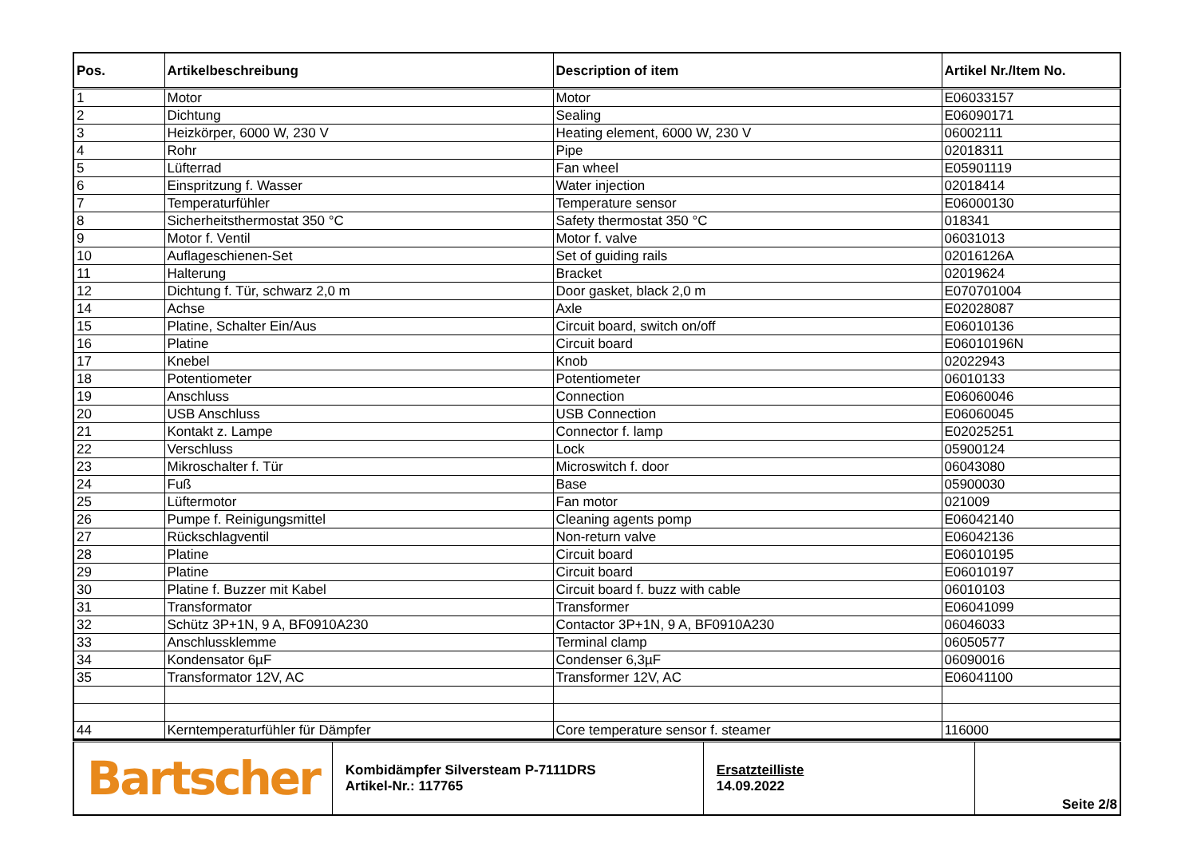| Pos. | Artikelbeschreibung | Description of item | Artikel Nr./Item No. |
| --- | --- | --- | --- |
| 1 | Motor | Motor | E06033157 |
| 2 | Dichtung | Sealing | E06090171 |
| 3 | Heizkörper, 6000 W, 230 V | Heating element, 6000 W, 230 V | 06002111 |
| 4 | Rohr | Pipe | 02018311 |
| 5 | Lüfterrad | Fan wheel | E05901119 |
| 6 | Einspritzung f. Wasser | Water injection | 02018414 |
| 7 | Temperaturfühler | Temperature sensor | E06000130 |
| 8 | Sicherheitsthermostat 350 °C | Safety thermostat 350 °C | 018341 |
| 9 | Motor f. Ventil | Motor f. valve | 06031013 |
| 10 | Auflageschienen-Set | Set of guiding rails | 02016126A |
| 11 | Halterung | Bracket | 02019624 |
| 12 | Dichtung f. Tür, schwarz 2,0 m | Door gasket, black 2,0 m | E070701004 |
| 14 | Achse | Axle | E02028087 |
| 15 | Platine, Schalter Ein/Aus | Circuit board, switch on/off | E06010136 |
| 16 | Platine | Circuit board | E06010196N |
| 17 | Knebel | Knob | 02022943 |
| 18 | Potentiometer | Potentiometer | 06010133 |
| 19 | Anschluss | Connection | E06060046 |
| 20 | USB Anschluss | USB Connection | E06060045 |
| 21 | Kontakt z. Lampe | Connector f. lamp | E02025251 |
| 22 | Verschluss | Lock | 05900124 |
| 23 | Mikroschalter f. Tür | Microswitch f. door | 06043080 |
| 24 | Fuß | Base | 05900030 |
| 25 | Lüftermotor | Fan motor | 021009 |
| 26 | Pumpe f. Reinigungsmittel | Cleaning agents pomp | E06042140 |
| 27 | Rückschlagventil | Non-return valve | E06042136 |
| 28 | Platine | Circuit board | E06010195 |
| 29 | Platine | Circuit board | E06010197 |
| 30 | Platine f. Buzzer mit Kabel | Circuit board f. buzz with cable | 06010103 |
| 31 | Transformator | Transformer | E06041099 |
| 32 | Schütz 3P+1N, 9 A, BF0910A230 | Contactor 3P+1N, 9 A, BF0910A230 | 06046033 |
| 33 | Anschlussklemme | Terminal clamp | 06050577 |
| 34 | Kondensator 6µF | Condenser 6,3µF | 06090016 |
| 35 | Transformator 12V, AC | Transformer 12V, AC | E06041100 |
| 44 | Kerntemperaturfühler für Dämpfer | Core temperature sensor f. steamer | 116000 |
| Bartscher | Kombidämpfer Silversteam P-7111DRS Artikel-Nr.: 117765 | Ersatzteilliste 14.09.2022 | Seite 2/8 |